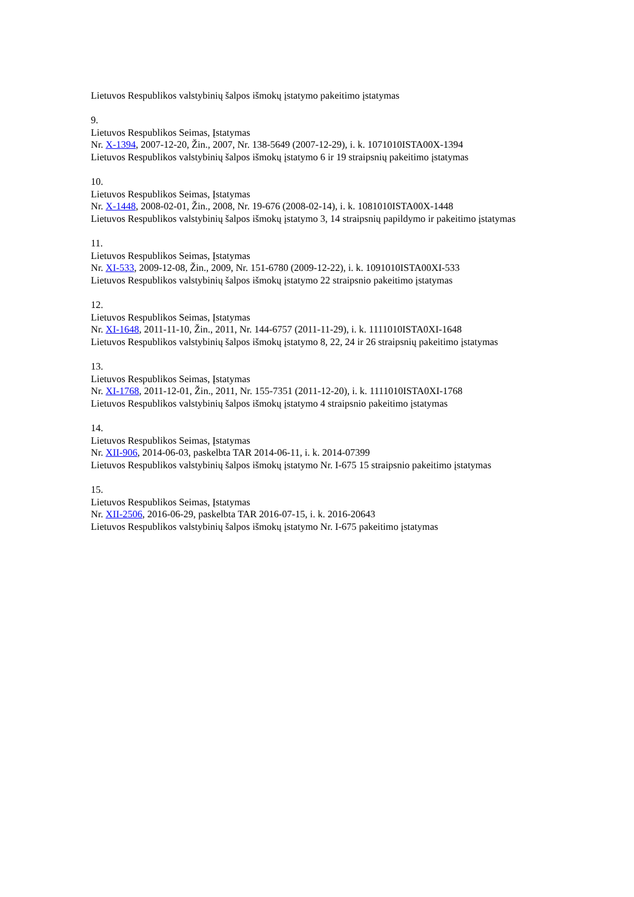Lietuvos Respublikos valstybinių šalpos išmokų įstatymo pakeitimo įstatymas
9.
Lietuvos Respublikos Seimas, Įstatymas
Nr. X-1394, 2007-12-20, Žin., 2007, Nr. 138-5649 (2007-12-29), i. k. 1071010ISTA00X-1394
Lietuvos Respublikos valstybinių šalpos išmokų įstatymo 6 ir 19 straipsnių pakeitimo įstatymas
10.
Lietuvos Respublikos Seimas, Įstatymas
Nr. X-1448, 2008-02-01, Žin., 2008, Nr. 19-676 (2008-02-14), i. k. 1081010ISTA00X-1448
Lietuvos Respublikos valstybinių šalpos išmokų įstatymo 3, 14 straipsnių papildymo ir pakeitimo įstatymas
11.
Lietuvos Respublikos Seimas, Įstatymas
Nr. XI-533, 2009-12-08, Žin., 2009, Nr. 151-6780 (2009-12-22), i. k. 1091010ISTA00XI-533
Lietuvos Respublikos valstybinių šalpos išmokų įstatymo 22 straipsnio pakeitimo įstatymas
12.
Lietuvos Respublikos Seimas, Įstatymas
Nr. XI-1648, 2011-11-10, Žin., 2011, Nr. 144-6757 (2011-11-29), i. k. 1111010ISTA0XI-1648
Lietuvos Respublikos valstybinių šalpos išmokų įstatymo 8, 22, 24 ir 26 straipsnių pakeitimo įstatymas
13.
Lietuvos Respublikos Seimas, Įstatymas
Nr. XI-1768, 2011-12-01, Žin., 2011, Nr. 155-7351 (2011-12-20), i. k. 1111010ISTA0XI-1768
Lietuvos Respublikos valstybinių šalpos išmokų įstatymo 4 straipsnio pakeitimo įstatymas
14.
Lietuvos Respublikos Seimas, Įstatymas
Nr. XII-906, 2014-06-03, paskelbta TAR 2014-06-11, i. k. 2014-07399
Lietuvos Respublikos valstybinių šalpos išmokų įstatymo Nr. I-675 15 straipsnio pakeitimo įstatymas
15.
Lietuvos Respublikos Seimas, Įstatymas
Nr. XII-2506, 2016-06-29, paskelbta TAR 2016-07-15, i. k. 2016-20643
Lietuvos Respublikos valstybinių šalpos išmokų įstatymo Nr. I-675 pakeitimo įstatymas